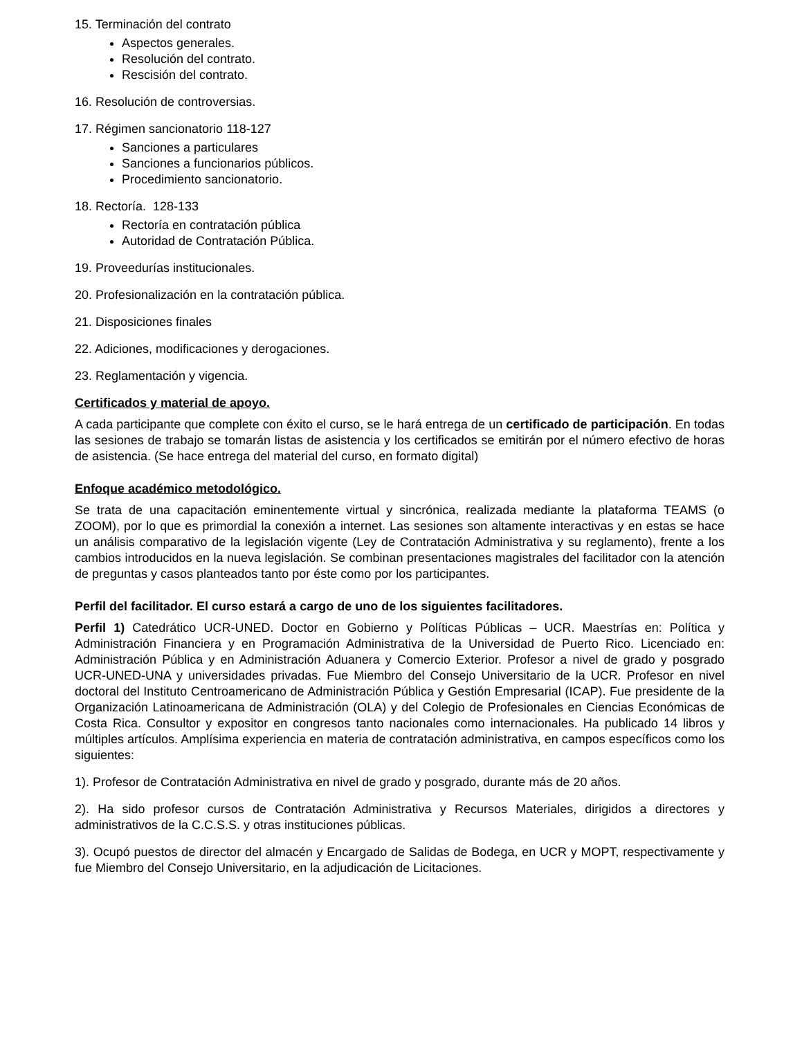15. Terminación del contrato
Aspectos generales.
Resolución del contrato.
Rescisión del contrato.
16. Resolución de controversias.
17. Régimen sancionatorio 118-127
Sanciones a particulares
Sanciones a funcionarios públicos.
Procedimiento sancionatorio.
18. Rectoría. 128-133
Rectoría en contratación pública
Autoridad de Contratación Pública.
19. Proveedurías institucionales.
20. Profesionalización en la contratación pública.
21. Disposiciones finales
22. Adiciones, modificaciones y derogaciones.
23. Reglamentación y vigencia.
Certificados y material de apoyo.
A cada participante que complete con éxito el curso, se le hará entrega de un certificado de participación. En todas las sesiones de trabajo se tomarán listas de asistencia y los certificados se emitirán por el número efectivo de horas de asistencia. (Se hace entrega del material del curso, en formato digital)
Enfoque académico metodológico.
Se trata de una capacitación eminentemente virtual y sincrónica, realizada mediante la plataforma TEAMS (o ZOOM), por lo que es primordial la conexión a internet. Las sesiones son altamente interactivas y en estas se hace un análisis comparativo de la legislación vigente (Ley de Contratación Administrativa y su reglamento), frente a los cambios introducidos en la nueva legislación. Se combinan presentaciones magistrales del facilitador con la atención de preguntas y casos planteados tanto por éste como por los participantes.
Perfil del facilitador. El curso estará a cargo de uno de los siguientes facilitadores.
Perfil 1) Catedrático UCR-UNED. Doctor en Gobierno y Políticas Públicas – UCR. Maestrías en: Política y Administración Financiera y en Programación Administrativa de la Universidad de Puerto Rico. Licenciado en: Administración Pública y en Administración Aduanera y Comercio Exterior. Profesor a nivel de grado y posgrado UCR-UNED-UNA y universidades privadas. Fue Miembro del Consejo Universitario de la UCR. Profesor en nivel doctoral del Instituto Centroamericano de Administración Pública y Gestión Empresarial (ICAP). Fue presidente de la Organización Latinoamericana de Administración (OLA) y del Colegio de Profesionales en Ciencias Económicas de Costa Rica. Consultor y expositor en congresos tanto nacionales como internacionales. Ha publicado 14 libros y múltiples artículos. Amplísima experiencia en materia de contratación administrativa, en campos específicos como los siguientes:
1). Profesor de Contratación Administrativa en nivel de grado y posgrado, durante más de 20 años.
2). Ha sido profesor cursos de Contratación Administrativa y Recursos Materiales, dirigidos a directores y administrativos de la C.C.S.S. y otras instituciones públicas.
3). Ocupó puestos de director del almacén y Encargado de Salidas de Bodega, en UCR y MOPT, respectivamente y fue Miembro del Consejo Universitario, en la adjudicación de Licitaciones.